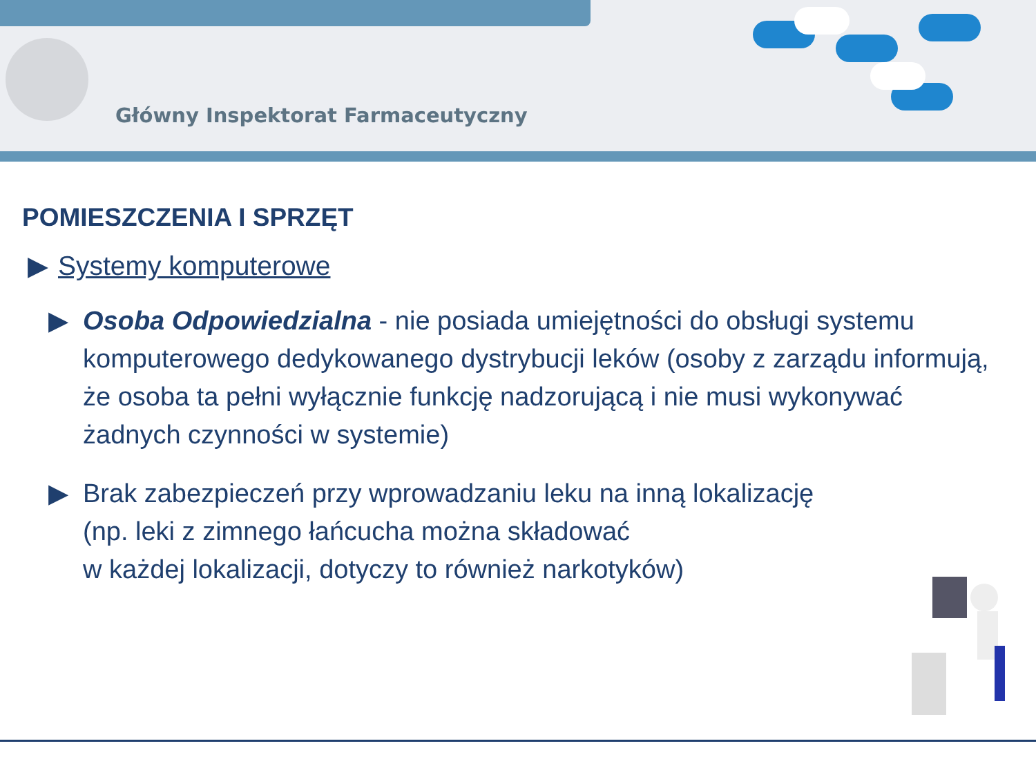Główny Inspektorat Farmaceutyczny
POMIESZCZENIA I SPRZĘT
▶ Systemy komputerowe
▶ Osoba Odpowiedzialna - nie posiada umiejętności do obsługi systemu komputerowego dedykowanego dystrybucji leków (osoby z zarządu informują, że osoba ta pełni wyłącznie funkcję nadzorującą i nie musi wykonywać żadnych czynności w systemie)
▶ Brak zabezpieczeń przy wprowadzaniu leku na inną lokalizację
(np. leki z zimnego łańcucha można składować
w każdej lokalizacji, dotyczy to również narkotyków)